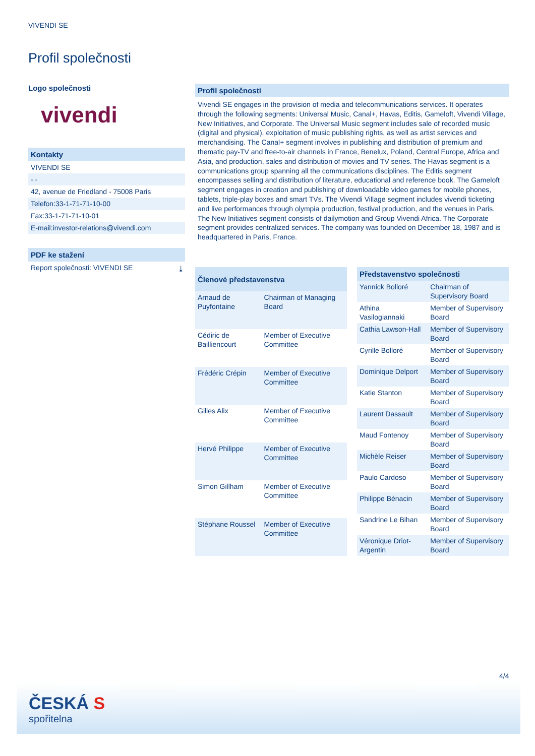VIVENDI SE
Profil společnosti
Logo společnosti
vivendi
Kontakty
VIVENDI SE
- -
42, avenue de Friedland - 75008 Paris
Telefon:33-1-71-71-10-00
Fax:33-1-71-71-10-01
E-mail:investor-relations@vivendi.com
PDF ke stažení
Report společnosti: VIVENDI SE ⤓
Profil společnosti
Vivendi SE engages in the provision of media and telecommunications services. It operates through the following segments: Universal Music, Canal+, Havas, Editis, Gameloft, Vivendi Village, New Initiatives, and Corporate. The Universal Music segment includes sale of recorded music (digital and physical), exploitation of music publishing rights, as well as artist services and merchandising. The Canal+ segment involves in publishing and distribution of premium and thematic pay-TV and free-to-air channels in France, Benelux, Poland, Central Europe, Africa and Asia, and production, sales and distribution of movies and TV series. The Havas segment is a communications group spanning all the communications disciplines. The Editis segment encompasses selling and distribution of literature, educational and reference book. The Gameloft segment engages in creation and publishing of downloadable video games for mobile phones, tablets, triple-play boxes and smart TVs. The Vivendi Village segment includes vivendi ticketing and live performances through olympia production, festival production, and the venues in Paris. The New Initiatives segment consists of dailymotion and Group Vivendi Africa. The Corporate segment provides centralized services. The company was founded on December 18, 1987 and is headquartered in Paris, France.
| Členové představenstva | |
| --- | --- |
| Arnaud de Puyfontaine | Chairman of Managing Board |
| Cédiric de Bailliencourt | Member of Executive Committee |
| Frédéric Crépin | Member of Executive Committee |
| Gilles Alix | Member of Executive Committee |
| Hervé Philippe | Member of Executive Committee |
| Simon Gillham | Member of Executive Committee |
| Stéphane Roussel | Member of Executive Committee |
| Představenstvo společnosti | |
| --- | --- |
| Yannick Bolloré | Chairman of Supervisory Board |
| Athina Vasilogiannaki | Member of Supervisory Board |
| Cathia Lawson-Hall | Member of Supervisory Board |
| Cyrille Bolloré | Member of Supervisory Board |
| Dominique Delport | Member of Supervisory Board |
| Katie Stanton | Member of Supervisory Board |
| Laurent Dassault | Member of Supervisory Board |
| Maud Fontenoy | Member of Supervisory Board |
| Michèle Reiser | Member of Supervisory Board |
| Paulo Cardoso | Member of Supervisory Board |
| Philippe Bénacin | Member of Supervisory Board |
| Sandrine Le Bihan | Member of Supervisory Board |
| Véronique Driot-Argentin | Member of Supervisory Board |
4/4
ČESKÁ S
spořitelna